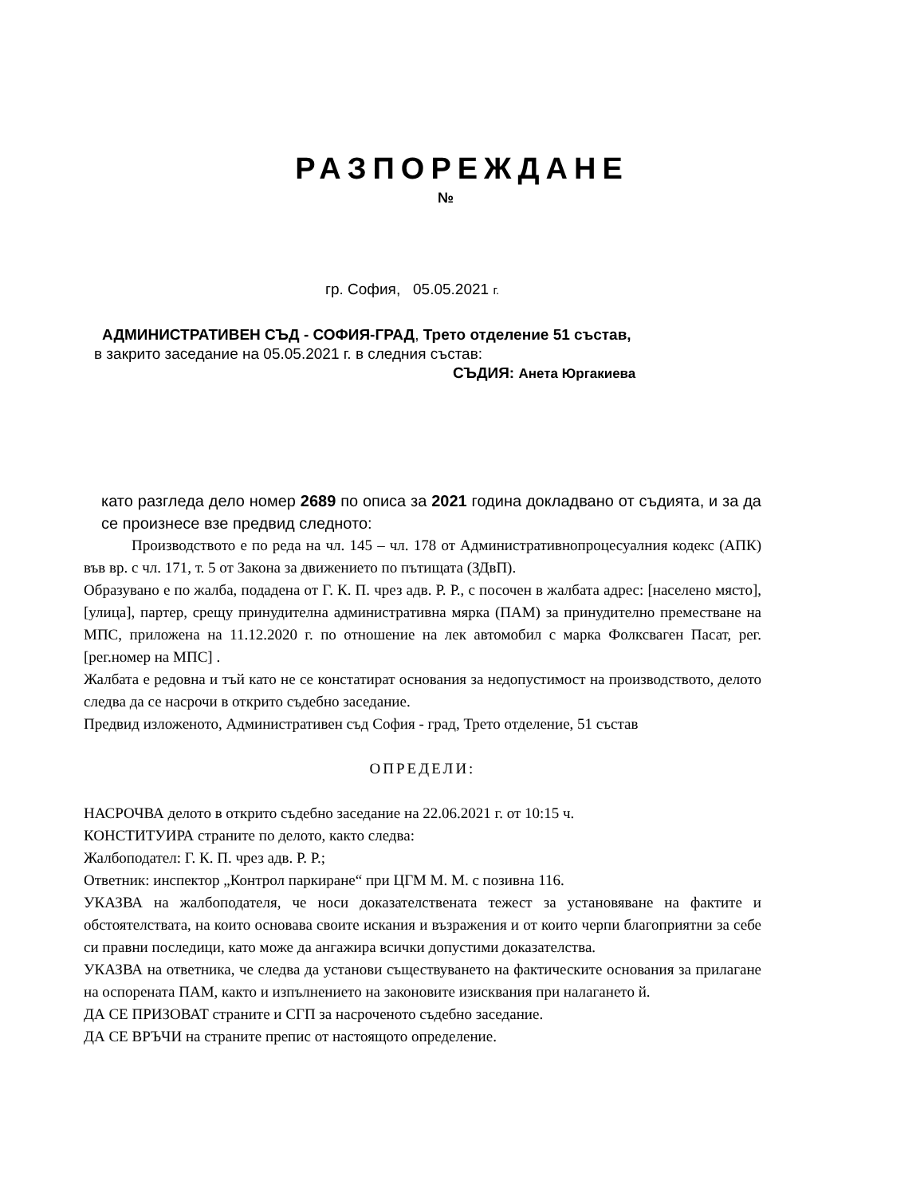РАЗПОРЕЖДАНЕ
№
гр. София, 05.05.2021 г.
АДМИНИСТРАТИВЕН СЪД - СОФИЯ-ГРАД, Трето отделение 51 състав,
в закрито заседание на 05.05.2021 г. в следния състав:
СЪДИЯ: Анета Юргакиева
като разгледа дело номер 2689 по описа за 2021 година докладвано от съдията, и за да се произнесе взе предвид следното:
Производството е по реда на чл. 145 – чл. 178 от Административнопроцесуалния кодекс (АПК) във вр. с чл. 171, т. 5 от Закона за движението по пътищата (ЗДвП).
Образувано е по жалба, подадена от Г. К. П. чрез адв. Р. Р., с посочен в жалбата адрес: [населено място], [улица], партер, срещу принудителна административна мярка (ПАМ) за принудително преместване на МПС, приложена на 11.12.2020 г. по отношение на лек автомобил с марка Фолксваген Пасат, рег. [рег.номер на МПС] .
Жалбата е редовна и тъй като не се констатират основания за недопустимост на производството, делото следва да се насрочи в открито съдебно заседание.
Предвид изложеното, Административен съд София - град, Трето отделение, 51 състав
ОПРЕДЕЛИ:
НАСРОЧВА делото в открито съдебно заседание на 22.06.2021 г. от 10:15 ч.
КОНСТИТУИРА страните по делото, както следва:
Жалбоподател: Г. К. П. чрез адв. Р. Р.;
Ответник: инспектор „Контрол паркиране“ при ЦГМ М. М. с позивна 116.
УКАЗВА на жалбоподателя, че носи доказателствената тежест за установяване на фактите и обстоятелствата, на които основава своите искания и възражения и от които черпи благоприятни за себе си правни последици, като може да ангажира всички допустими доказателства.
УКАЗВА на ответника, че следва да установи съществуването на фактическите основания за прилагане на оспорената ПАМ, както и изпълнението на законовите изисквания при налагането й.
ДА СЕ ПРИЗОВАТ страните и СГП за насроченото съдебно заседание.
ДА СЕ ВРЪЧИ на страните препис от настоящото определение.